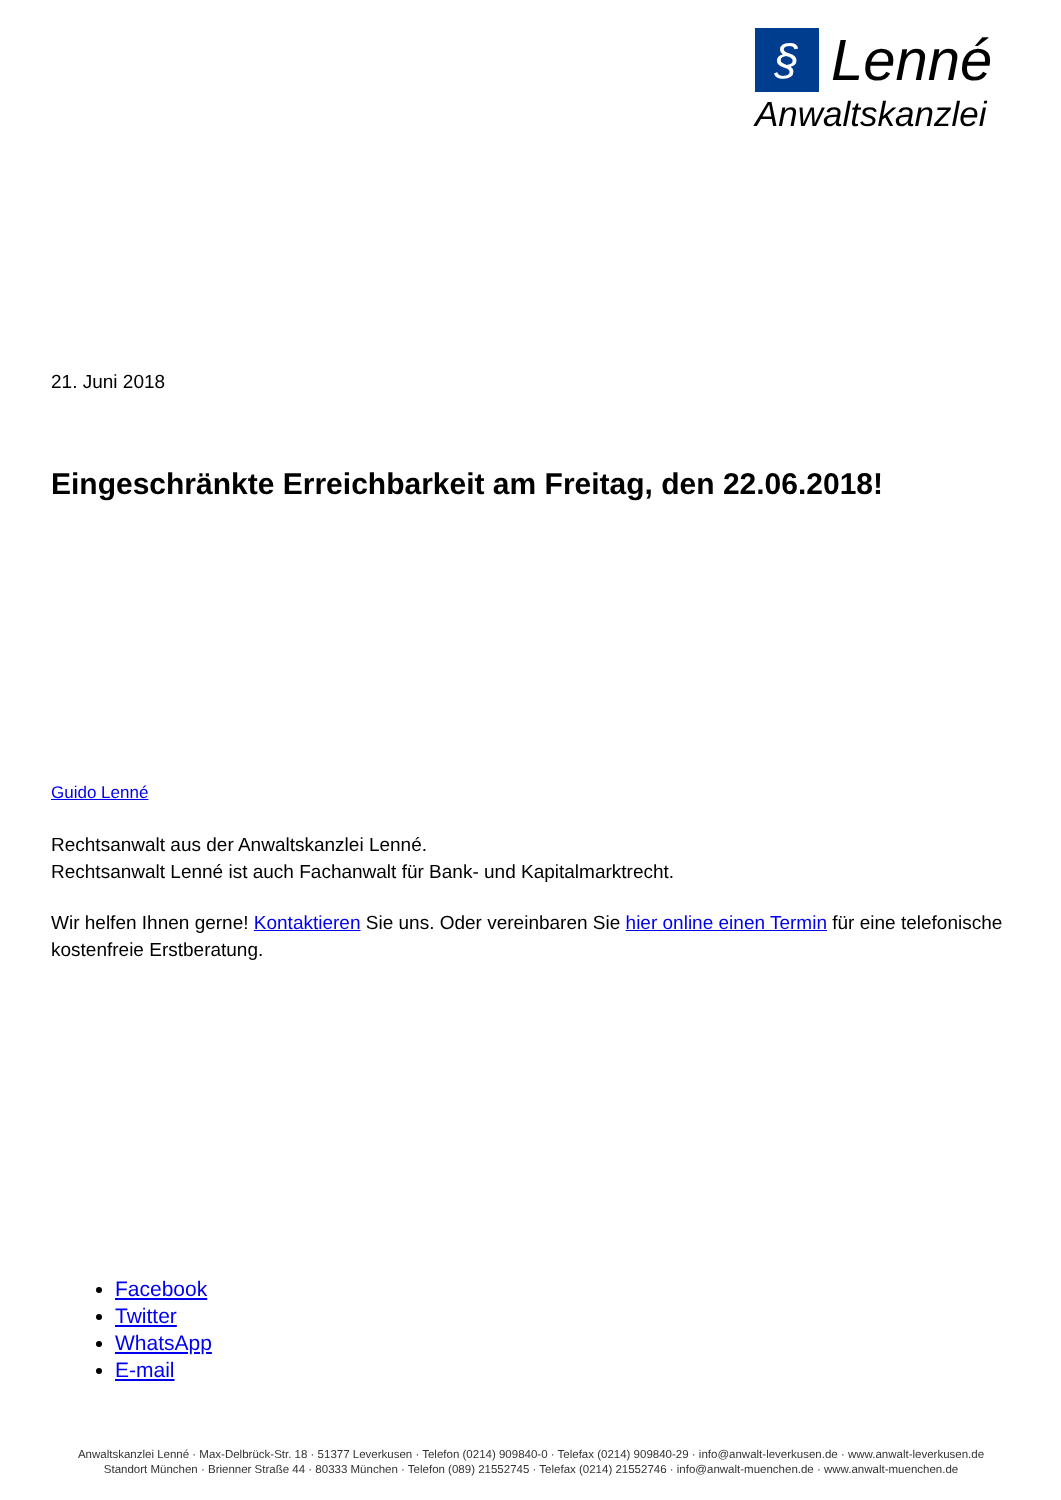§ Lenné
Anwaltskanzlei
21. Juni 2018
Eingeschränkte Erreichbarkeit am Freitag, den 22.06.2018!
Guido Lenné
Rechtsanwalt aus der Anwaltskanzlei Lenné.
Rechtsanwalt Lenné ist auch Fachanwalt für Bank- und Kapitalmarktrecht.
Wir helfen Ihnen gerne! Kontaktieren Sie uns. Oder vereinbaren Sie hier online einen Termin für eine telefonische kostenfreie Erstberatung.
Facebook
Twitter
WhatsApp
E-mail
Anwaltskanzlei Lenné · Max-Delbrück-Str. 18 · 51377 Leverkusen · Telefon (0214) 909840-0 · Telefax (0214) 909840-29 · info@anwalt-leverkusen.de · www.anwalt-leverkusen.de
Standort München · Brienner Straße 44 · 80333 München · Telefon (089) 21552745 · Telefax (0214) 21552746 · info@anwalt-muenchen.de · www.anwalt-muenchen.de